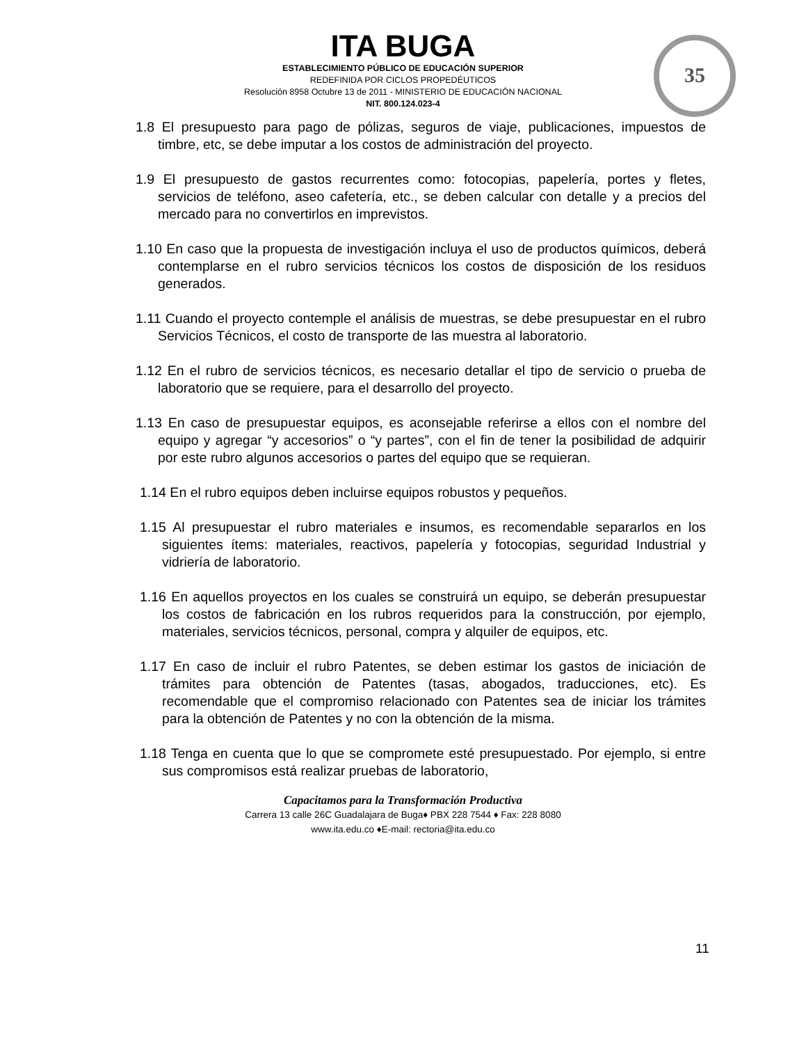ITA BUGA
ESTABLECIMIENTO PÚBLICO DE EDUCACIÓN SUPERIOR
REDEFINIDA POR CICLOS PROPEDÉUTICOS
Resolución 8958 Octubre 13 de 2011 - MINISTERIO DE EDUCACIÓN NACIONAL
NIT. 800.124.023-4
35
1.8 El presupuesto para pago de pólizas, seguros de viaje, publicaciones, impuestos de timbre, etc, se debe imputar a los costos de administración del proyecto.
1.9 El presupuesto de gastos recurrentes como: fotocopias, papelería, portes y fletes, servicios de teléfono, aseo cafetería, etc., se deben calcular con detalle y a precios del mercado para no convertirlos en imprevistos.
1.10 En caso que la propuesta de investigación incluya el uso de productos químicos, deberá contemplarse en el rubro servicios técnicos los costos de disposición de los residuos generados.
1.11 Cuando el proyecto contemple el análisis de muestras, se debe presupuestar en el rubro Servicios Técnicos, el costo de transporte de las muestra al laboratorio.
1.12 En el rubro de servicios técnicos, es necesario detallar el tipo de servicio o prueba de laboratorio que se requiere, para el desarrollo del proyecto.
1.13 En caso de presupuestar equipos, es aconsejable referirse a ellos con el nombre del equipo y agregar “y accesorios” o “y partes”, con el fin de tener la posibilidad de adquirir por este rubro algunos accesorios o partes del equipo que se requieran.
1.14 En el rubro equipos deben incluirse equipos robustos y pequeños.
1.15 Al presupuestar el rubro materiales e insumos, es recomendable separarlos en los siguientes ítems: materiales, reactivos, papelería y fotocopias, seguridad Industrial y vidriería de laboratorio.
1.16 En aquellos proyectos en los cuales se construirá un equipo, se deberán presupuestar los costos de fabricación en los rubros requeridos para la construcción, por ejemplo, materiales, servicios técnicos, personal, compra y alquiler de equipos, etc.
1.17 En caso de incluir el rubro Patentes, se deben estimar los gastos de iniciación de trámites para obtención de Patentes (tasas, abogados, traducciones, etc). Es recomendable que el compromiso relacionado con Patentes sea de iniciar los trámites para la obtención de Patentes y no con la obtención de la misma.
1.18 Tenga en cuenta que lo que se compromete esté presupuestado. Por ejemplo, si entre sus compromisos está realizar pruebas de laboratorio,
Capacitamos para la Transformación Productiva
Carrera 13 calle 26C Guadalajara de Buga♦ PBX 228 7544 ♦ Fax: 228 8080
www.ita.edu.co ♦E-mail: rectoria@ita.edu.co
11